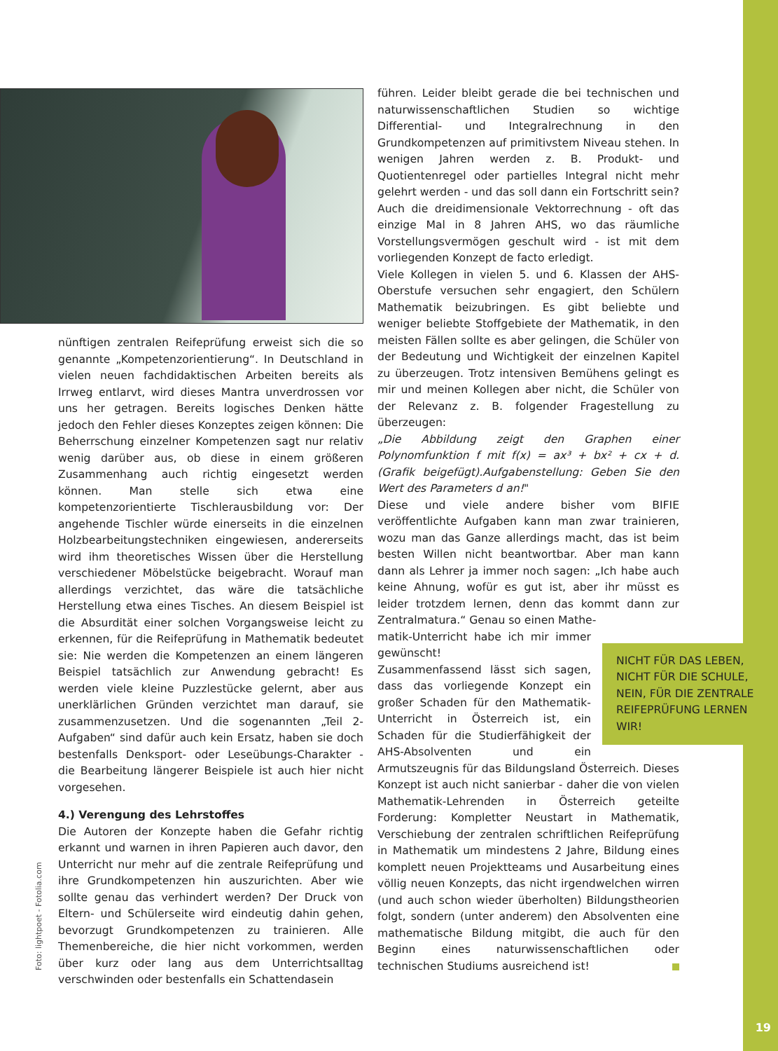nünftigen zentralen Reifeprüfung erweist sich die so genannte „Kompetenzorientierung“. In Deutschland in vielen neuen fachdidaktischen Arbeiten bereits als Irrweg entlarvt, wird dieses Mantra unverdrossen vor uns her getragen. Bereits logisches Denken hätte jedoch den Fehler dieses Konzeptes zeigen können: Die Beherrschung einzelner Kompetenzen sagt nur relativ wenig darüber aus, ob diese in einem größeren Zusammenhang auch richtig eingesetzt werden können. Man stelle sich etwa eine kompetenzorientierte Tischlerausbildung vor: Der angehende Tischler würde einerseits in die einzelnen Holzbearbeitungstechniken eingewiesen, andererseits wird ihm theoretisches Wissen über die Herstellung verschiedener Möbelstücke beigebracht. Worauf man allerdings verzichtet, das wäre die tatsächliche Herstellung etwa eines Tisches. An diesem Beispiel ist die Absurdität einer solchen Vorgangsweise leicht zu erkennen, für die Reifeprüfung in Mathematik bedeutet sie: Nie werden die Kompetenzen an einem längeren Beispiel tatsächlich zur Anwendung gebracht! Es werden viele kleine Puzzlestücke gelernt, aber aus unerklärlichen Gründen verzichtet man darauf, sie zusammenzusetzen. Und die sogenannten „Teil 2-Aufgaben“ sind dafür auch kein Ersatz, haben sie doch bestenfalls Denksport- oder Leseübungs-Charakter - die Bearbeitung längerer Beispiele ist auch hier nicht vorgesehen.
4.) Verengung des Lehrstoffes
Die Autoren der Konzepte haben die Gefahr richtig erkannt und warnen in ihren Papieren auch davor, den Unterricht nur mehr auf die zentrale Reifeprüfung und ihre Grundkompetenzen hin auszurichten. Aber wie sollte genau das verhindert werden? Der Druck von Eltern- und Schülerseite wird eindeutig dahin gehen, bevorzugt Grundkompetenzen zu trainieren. Alle Themenbereiche, die hier nicht vorkommen, werden über kurz oder lang aus dem Unterrichtsalltag verschwinden oder bestenfalls ein Schattendasein
Foto: lightpoet - Fotolia.com
führen. Leider bleibt gerade die bei technischen und naturwissenschaftlichen Studien so wichtige Differential- und Integralrechnung in den Grundkompetenzen auf primitivstem Niveau stehen. In wenigen Jahren werden z. B. Produkt- und Quotientenregel oder partielles Integral nicht mehr gelehrt werden - und das soll dann ein Fortschritt sein? Auch die dreidimensionale Vektorrechnung - oft das einzige Mal in 8 Jahren AHS, wo das räumliche Vorstellungsvermögen geschult wird - ist mit dem vorliegenden Konzept de facto erledigt.
Viele Kollegen in vielen 5. und 6. Klassen der AHS-Oberstufe versuchen sehr engagiert, den Schülern Mathematik beizubringen. Es gibt beliebte und weniger beliebte Stoffgebiete der Mathematik, in den meisten Fällen sollte es aber gelingen, die Schüler von der Bedeutung und Wichtigkeit der einzelnen Kapitel zu überzeugen. Trotz intensiven Bemühens gelingt es mir und meinen Kollegen aber nicht, die Schüler von der Relevanz z. B. folgender Fragestellung zu überzeugen:
„Die Abbildung zeigt den Graphen einer Polynomfunktion f mit f(x) = ax³ + bx² + cx + d. (Grafik beigefügt).Aufgabenstellung: Geben Sie den Wert des Parameters d an!"
Diese und viele andere bisher vom BIFIE veröffentlichte Aufgaben kann man zwar trainieren, wozu man das Ganze allerdings macht, das ist beim besten Willen nicht beantwortbar. Aber man kann dann als Lehrer ja immer noch sagen: „Ich habe auch keine Ahnung, wofür es gut ist, aber ihr müsst es leider trotzdem lernen, denn das kommt dann zur Zentralmatura.“ Genau so einen Mathe-
NICHT FÜR DAS LEBEN, NICHT FÜR DIE SCHULE, NEIN, FÜR DIE ZENTRALE REIFEPRÜFUNG LERNEN WIR!
matik-Unterricht habe ich mir immer gewünscht!
Zusammenfassend lässt sich sagen, dass das vorliegende Konzept ein großer Schaden für den Mathematik-Unterricht in Österreich ist, ein Schaden für die Studierfähigkeit der AHS-Absolventen und ein Armutszeugnis für das Bildungsland Österreich. Dieses Konzept ist auch nicht sanierbar - daher die von vielen Mathematik-Lehrenden in Österreich geteilte Forderung: Kompletter Neustart in Mathematik, Verschiebung der zentralen schriftlichen Reifeprüfung in Mathematik um mindestens 2 Jahre, Bildung eines komplett neuen Projektteams und Ausarbeitung eines völlig neuen Konzepts, das nicht irgendwelchen wirren (und auch schon wieder überholten) Bildungstheorien folgt, sondern (unter anderem) den Absolventen eine mathematische Bildung mitgibt, die auch für den Beginn eines naturwissenschaftlichen oder technischen Studiums ausreichend ist!
19